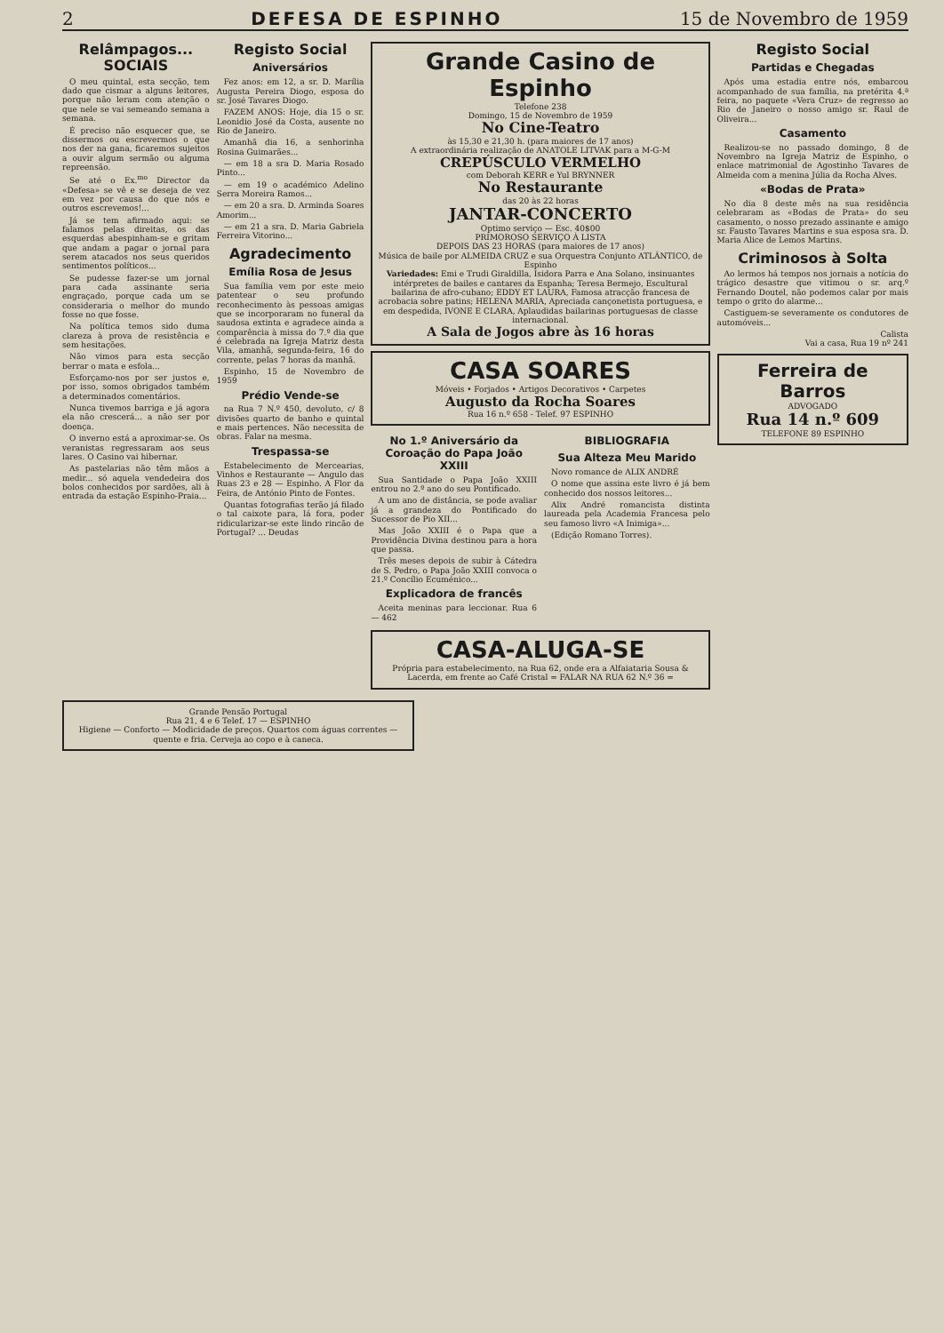2 DEFESA DE ESPINHO 15 de Novembro de 1959
Relâmpagos... SOCIAIS
O meu quintal, esta secção, tem dado que cismar a alguns leitores, porque não leram com atenção o que nele se vai semeando semana a semana.
É preciso não esquecer que, se dissermos ou escrevermos o que nos der na gana, ficaremos sujeitos a ouvir algum sermão ou alguma repreensão.
Se até o Ex.<sup>mo</sup> Director da «Defesa» se vê e se deseja de vez em vez por causa do que nós e outros escrevemos!...
Já se tem afirmado aqui: se falamos pelas direitas, os das esquerdas abespinham-se e gritam que andam a pagar o jornal para serem atacados nos seus queridos sentimentos políticos...
Se pudesse fazer-se um jornal para cada assinante seria engraçado, porque cada um se consideraria o melhor do mundo fosse no que fosse.
Na política temos sido duma clareza à prova de resistência e sem hesitações.
Não vimos para esta secção berrar o mata e esfola...
Esforçamo-nos por ser justos e, por isso, somos obrigados também a determinados comentários.
Nunca tivemos barriga e já agora ela não crescerá... a não ser por doença.
O inverno está a aproximar-se. Os veranistas regressaram aos seus lares. O Casino vai hibernar.
As pastelarias não têm mãos a medir... só aquela vendedeira dos bolos conhecidos por sardões, ali à entrada da estação Espinho-Praia...
Registo Social
Aniversários
Fez anos: em 12, a sr. D. Marília Augusta Pereira Diogo, esposa do sr. José Tavares Diogo.
FAZEM ANOS: Hoje, dia 15 o sr. Leonidio José da Costa, ausente no Rio de Janeiro.
Amanhã dia 16, a senhorinha Rosina Guimarães...
— em 18 a sra D. Maria Rosado Pinto...
— em 19 o académico Adelino Serra Moreira Ramos...
— em 20 a sra. D. Arminda Soares Amorim...
— em 21 a sra. D. Maria Gabriela Ferreira Vitorino...
Agradecimento
Emília Rosa de Jesus
Sua família vem por este meio patentear o seu profundo reconhecimento às pessoas amigas que se incorporaram no funeral da saudosa extinta e agradece ainda a comparência à missa do 7.º dia que é celebrada na Igreja Matriz desta Vila, amanhã, segunda-feira, 16 do corrente, pelas 7 horas da manhã.
Espinho, 15 de Novembro de 1959
Prédio Vende-se
na Rua 7 N.º 450, devoluto, c/ 8 divisões quarto de banho e quintal e mais pertences. Não necessita de obras. Falar na mesma.
Trespassa-se
Estabelecimento de Mercearias, Vinhos e Restaurante — Angulo das Ruas 23 e 28 — Espinho. A Flor da Feira, de António Pinto de Fontes.
Quantas fotografias terão já filado o tal caixote para, lá fora, poder ridicularizar-se este lindo rincão de Portugal? ... Deudas
Grande Casino de Espinho
Telefone 238
Domingo, 15 de Novembro de 1959
No Cine-Teatro
às 15,30 e 21,30 h. (para maiores de 17 anos)
A extraordinária realização de ANATOLE LITVAK para a M-G-M
CREPÚSCULO VERMELHO
com Deborah KERR e Yul BRYNNER
No Restaurante
das 20 às 22 horas
JANTAR-CONCERTO
Optimo serviço — Esc. 40$00
PRIMOROSO SERVIÇO À LISTA
DEPOIS DAS 23 HORAS (para maiores de 17 anos)
Música de baile por ALMEIDA CRUZ e sua Orquestra Conjunto ATLÂNTICO, de Espinho
Variedades: Emi e Trudi Giraldilla, Isidora Parra e Ana Solano, insinuantes intérpretes de bailes e cantares da Espanha; Teresa Bermejo, Escultural bailarina de afro-cubano; EDDY ET LAURA, Famosa atracção francesa de acrobacia sobre patins; HELENA MARIA, Apreciada cançonetista portuguesa, e em despedida, IVONE E CLARA, Aplaudidas bailarinas portuguesas de classe internacional.
A Sala de Jogos abre às 16 horas
CASA SOARES
Móveis • Forjados • Artigos Decorativos • Carpetes
Augusto da Rocha Soares
Rua 16 n.º 658 - Telef. 97 ESPINHO
No 1.º Aniversário da Coroação do Papa João XXIII
Sua Santidade o Papa João XXIII entrou no 2.º ano do seu Pontificado.
A um ano de distância, se pode avaliar já a grandeza do Pontificado do Sucessor de Pio XII...
Mas João XXIII é o Papa que a Providência Divina destinou para a hora que passa.
Três meses depois de subir à Cátedra de S. Pedro, o Papa João XXIII convoca o 21.º Concílio Ecuménico...
Explicadora de francês
Aceita meninas para leccionar. Rua 6 — 462
BIBLIOGRAFIA
Sua Alteza Meu Marido
Novo romance de ALIX ANDRÉ
O nome que assina este livro é já bem conhecido dos nossos leitores...
Alix André romancista distinta laureada pela Academia Francesa pelo seu famoso livro «A Inimiga»...
(Edição Romano Torres).
CASA-ALUGA-SE
Própria para estabelecimento, na Rua 62, onde era a Alfaiataria Sousa & Lacerda, em frente ao Café Cristal = FALAR NA RUA 62 N.º 36 =
Registo Social
Partidas e Chegadas
Após uma estadia entre nós, embarcou acompanhado de sua família, na pretérita 4.ª feira, no paquete «Vera Cruz» de regresso ao Rio de Janeiro o nosso amigo sr. Raul de Oliveira...
Casamento
Realizou-se no passado domingo, 8 de Novembro na Igreja Matriz de Espinho, o enlace matrimonial de Agostinho Tavares de Almeida com a menina Júlia da Rocha Alves.
«Bodas de Prata»
No dia 8 deste mês na sua residência celebraram as «Bodas de Prata» do seu casamento, o nosso prezado assinante e amigo sr. Fausto Tavares Martins e sua esposa sra. D. Maria Alice de Lemos Martins.
Criminosos à Solta
Ao lermos há tempos nos jornais a notícia do trágico desastre que vitimou o sr. arq.º Fernando Doutel, não podemos calar por mais tempo o grito do alarme...
Castiguem-se severamente os condutores de automóveis...
Calista
Vai a casa, Rua 19 nº 241
Ferreira de Barros
ADVOGADO
Rua 14 n.º 609
TELEFONE 89 ESPINHO
Grande Pensão Portugal
Rua 21, 4 e 6 Telef. 17 — ESPINHO
Higiene — Conforto — Modicidade de preços. Quartos com águas correntes — quente e fria. Cerveja ao copo e à caneca.